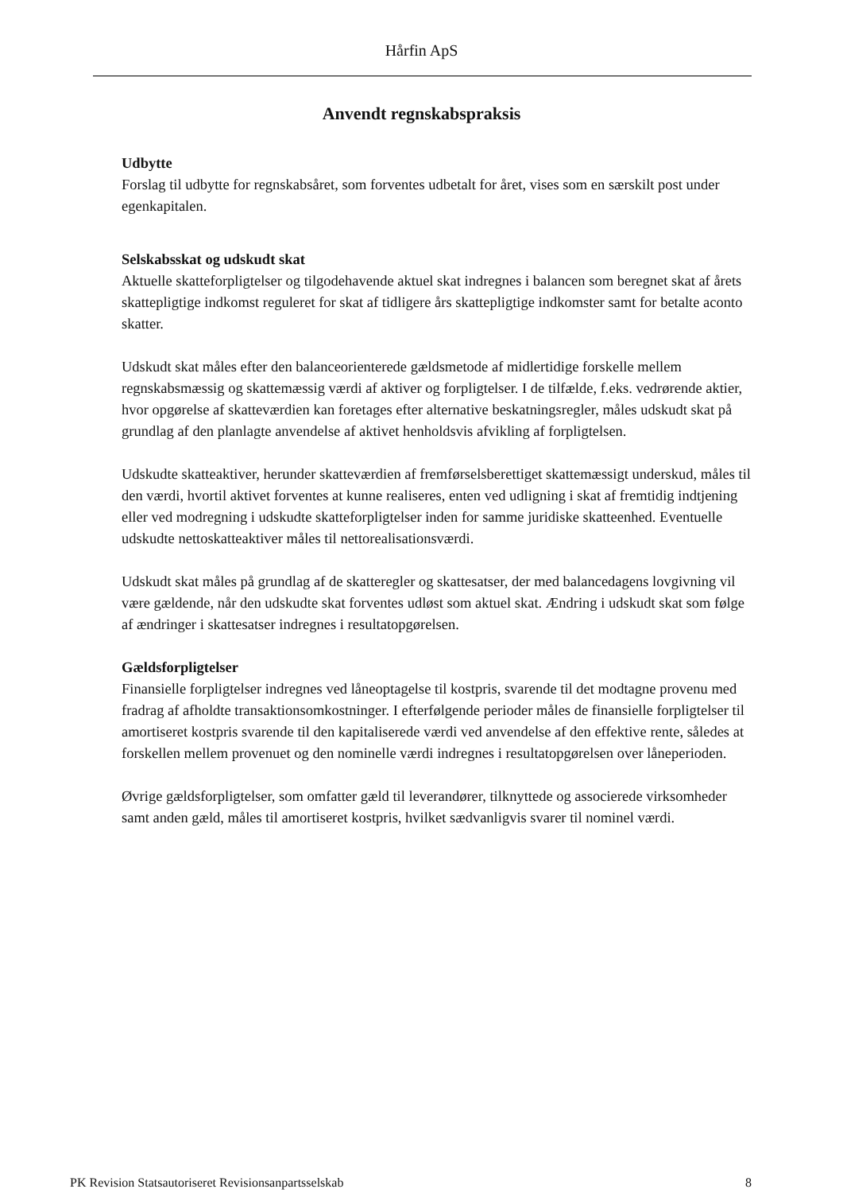Hårfin ApS
Anvendt regnskabspraksis
Udbytte
Forslag til udbytte for regnskabsåret, som forventes udbetalt for året, vises som en særskilt post under egenkapitalen.
Selskabsskat og udskudt skat
Aktuelle skatteforpligtelser og tilgodehavende aktuel skat indregnes i balancen som beregnet skat af årets skattepligtige indkomst reguleret for skat af tidligere års skattepligtige indkomster samt for betalte aconto skatter.
Udskudt skat måles efter den balanceorienterede gældsmetode af midlertidige forskelle mellem regnskabsmæssig og skattemæssig værdi af aktiver og forpligtelser. I de tilfælde, f.eks. vedrørende aktier, hvor opgørelse af skatteværdien kan foretages efter alternative beskatningsregler, måles udskudt skat på grundlag af den planlagte anvendelse af aktivet henholdsvis afvikling af forpligtelsen.
Udskudte skatteaktiver, herunder skatteværdien af fremførselsberettiget skattemæssigt underskud, måles til den værdi, hvortil aktivet forventes at kunne realiseres, enten ved udligning i skat af fremtidig indtjening eller ved modregning i udskudte skatteforpligtelser inden for samme juridiske skatteenhed. Eventuelle udskudte nettoskatteaktiver måles til nettorealisationsværdi.
Udskudt skat måles på grundlag af de skatteregler og skattesatser, der med balancedagens lovgivning vil være gældende, når den udskudte skat forventes udløst som aktuel skat. Ændring i udskudt skat som følge af ændringer i skattesatser indregnes i resultatopgørelsen.
Gældsforpligtelser
Finansielle forpligtelser indregnes ved låneoptagelse til kostpris, svarende til det modtagne provenu med fradrag af afholdte transaktionsomkostninger. I efterfølgende perioder måles de finansielle forpligtelser til amortiseret kostpris svarende til den kapitaliserede værdi ved anvendelse af den effektive rente, således at forskellen mellem provenuet og den nominelle værdi indregnes i resultatopgørelsen over låneperioden.
Øvrige gældsforpligtelser, som omfatter gæld til leverandører, tilknyttede og associerede virksomheder samt anden gæld, måles til amortiseret kostpris, hvilket sædvanligvis svarer til nominel værdi.
PK Revision Statsautoriseret Revisionsanpartsselskab 8